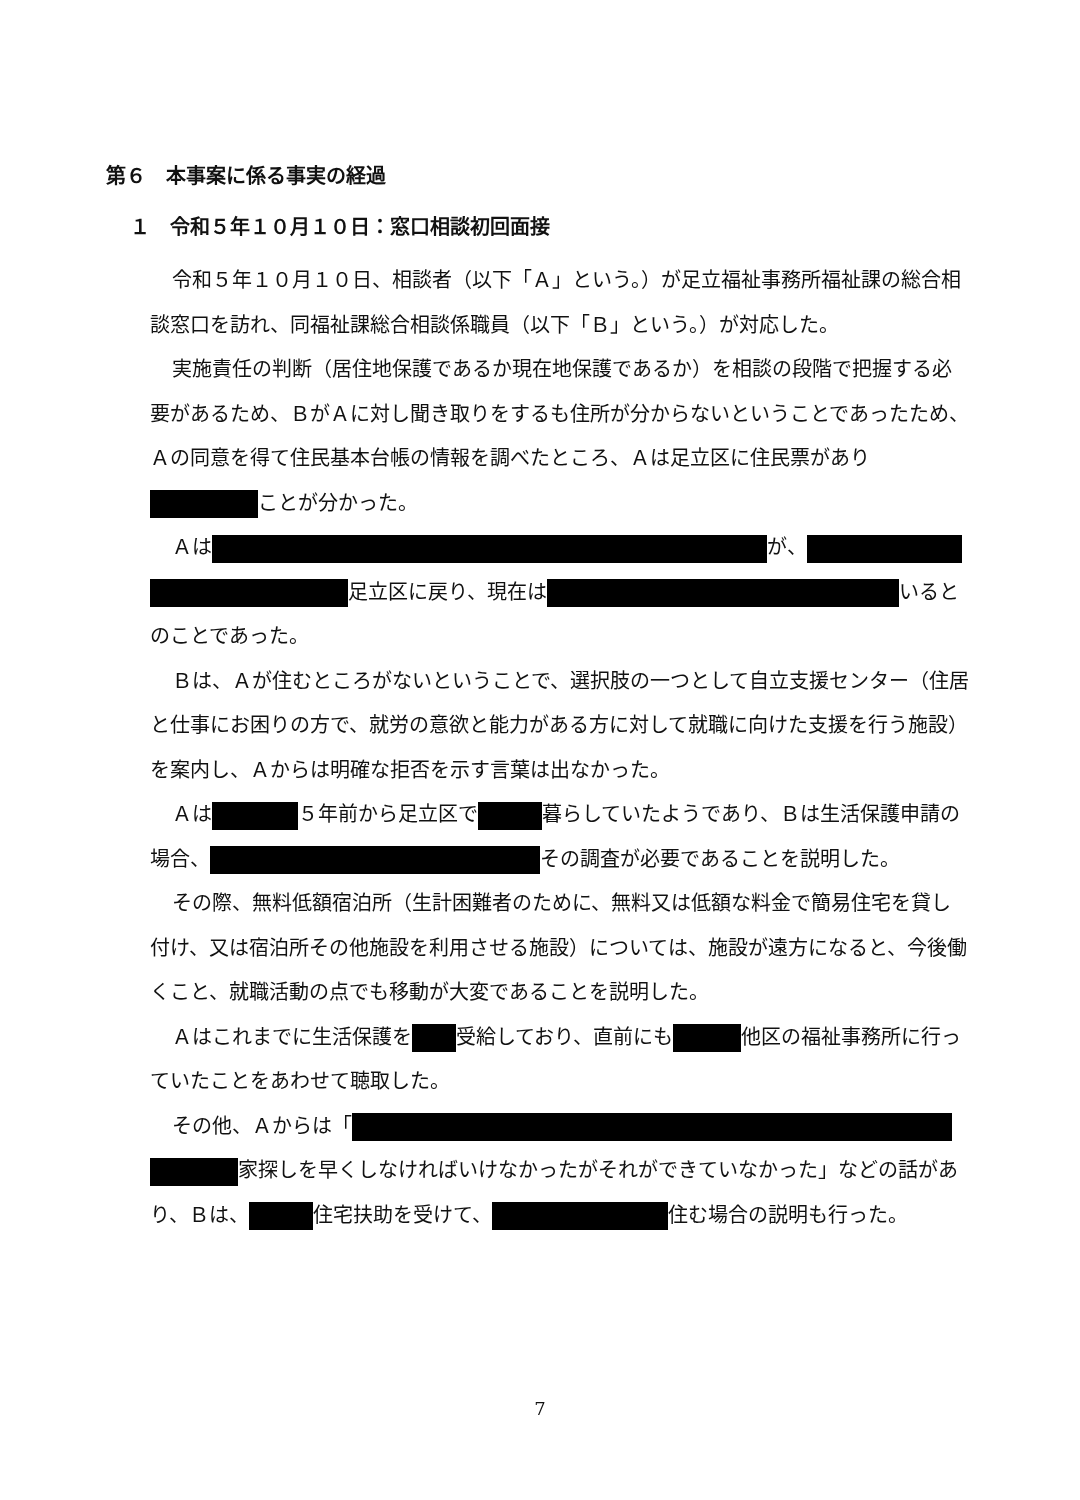第６　本事案に係る事実の経過
１　令和５年１０月１０日：窓口相談初回面接
令和５年１０月１０日、相談者（以下「Ａ」という。）が足立福祉事務所福祉課の総合相談窓口を訪れ、同福祉課総合相談係職員（以下「Ｂ」という。）が対応した。
実施責任の判断（居住地保護であるか現在地保護であるか）を相談の段階で把握する必要があるため、ＢがＡに対し聞き取りをするも住所が分からないということであったため、Ａの同意を得て住民基本台帳の情報を調べたところ、Ａは足立区に住民票があり ことが分かった。
Ａは が、 足立区に戻り、現在は いるとのことであった。
Ｂは、Ａが住むところがないということで、選択肢の一つとして自立支援センター（住居と仕事にお困りの方で、就労の意欲と能力がある方に対して就職に向けた支援を行う施設）を案内し、Ａからは明確な拒否を示す言葉は出なかった。
Ａは ５年前から足立区で 暮らしていたようであり、Ｂは生活保護申請の場合、 その調査が必要であることを説明した。
その際、無料低額宿泊所（生計困難者のために、無料又は低額な料金で簡易住宅を貸し付け、又は宿泊所その他施設を利用させる施設）については、施設が遠方になると、今後働くこと、就職活動の点でも移動が大変であることを説明した。
Ａはこれまでに生活保護を 受給しており、直前にも 他区の福祉事務所に行っていたことをあわせて聴取した。
その他、Ａからは「 家探しを早くしなければいけなかったがそれができていなかった」などの話があり、Ｂは、 住宅扶助を受けて、 住む場合の説明も行った。
7